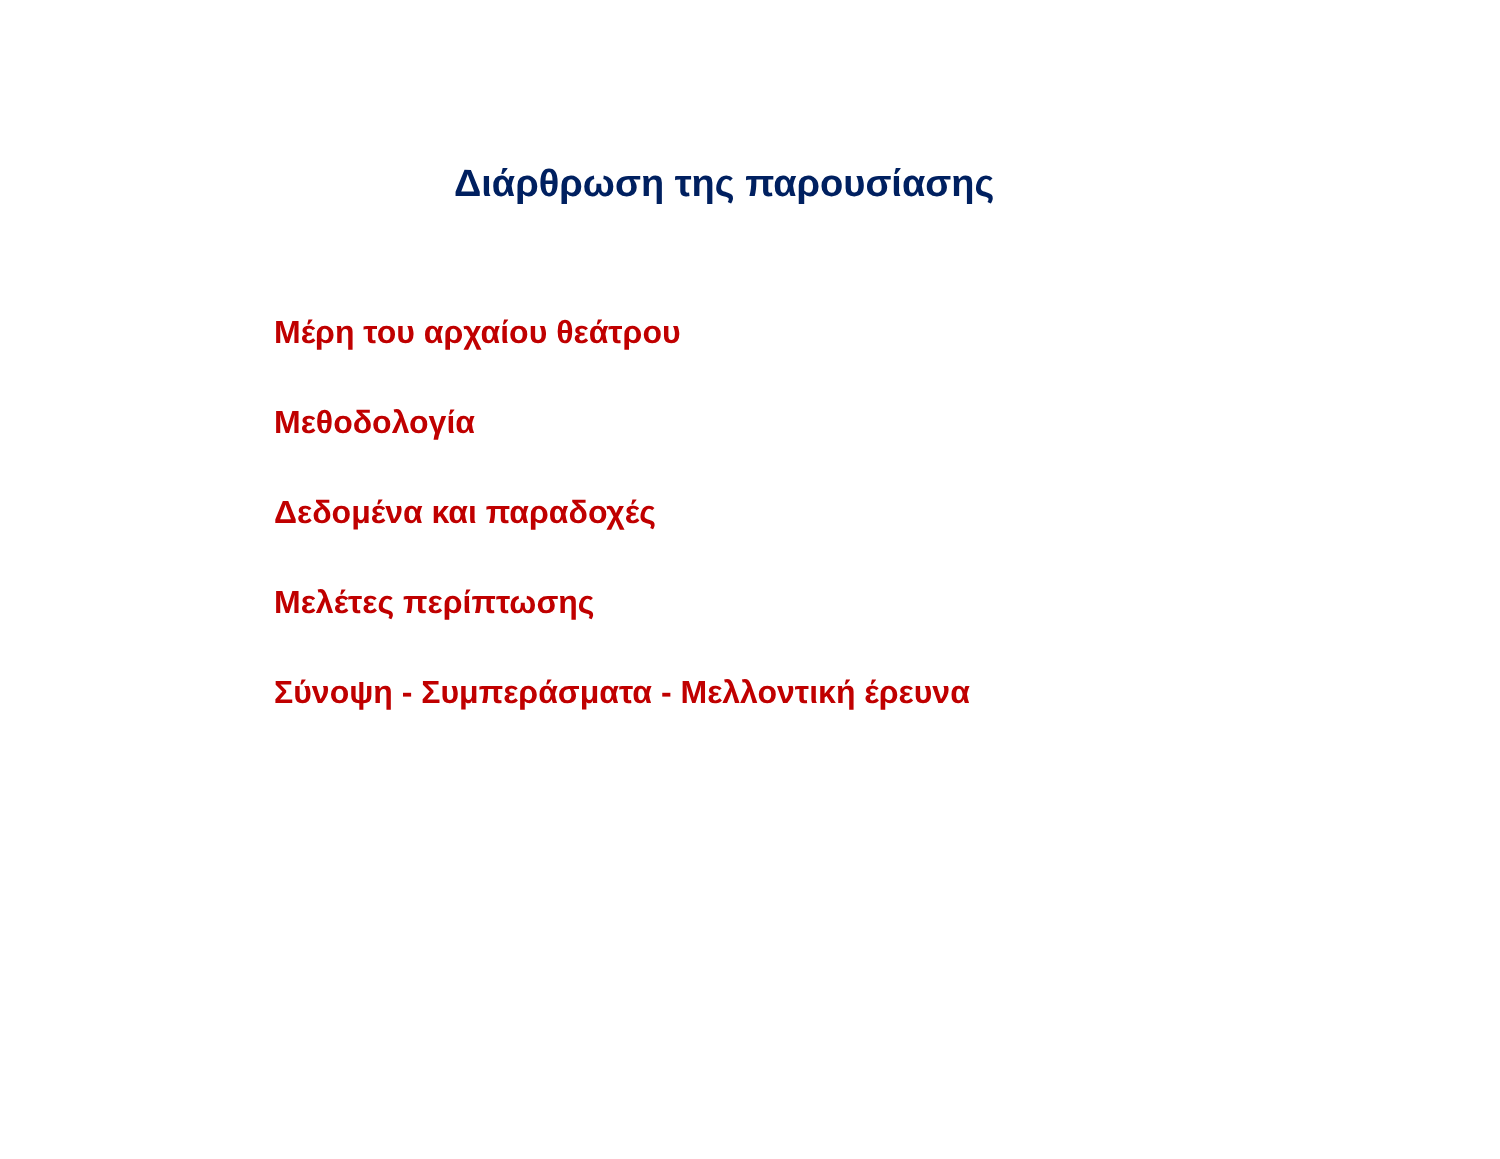Διάρθρωση της παρουσίασης
Μέρη του αρχαίου θεάτρου
Μεθοδολογία
Δεδομένα και παραδοχές
Μελέτες περίπτωσης
Σύνοψη - Συμπεράσματα - Μελλοντική έρευνα